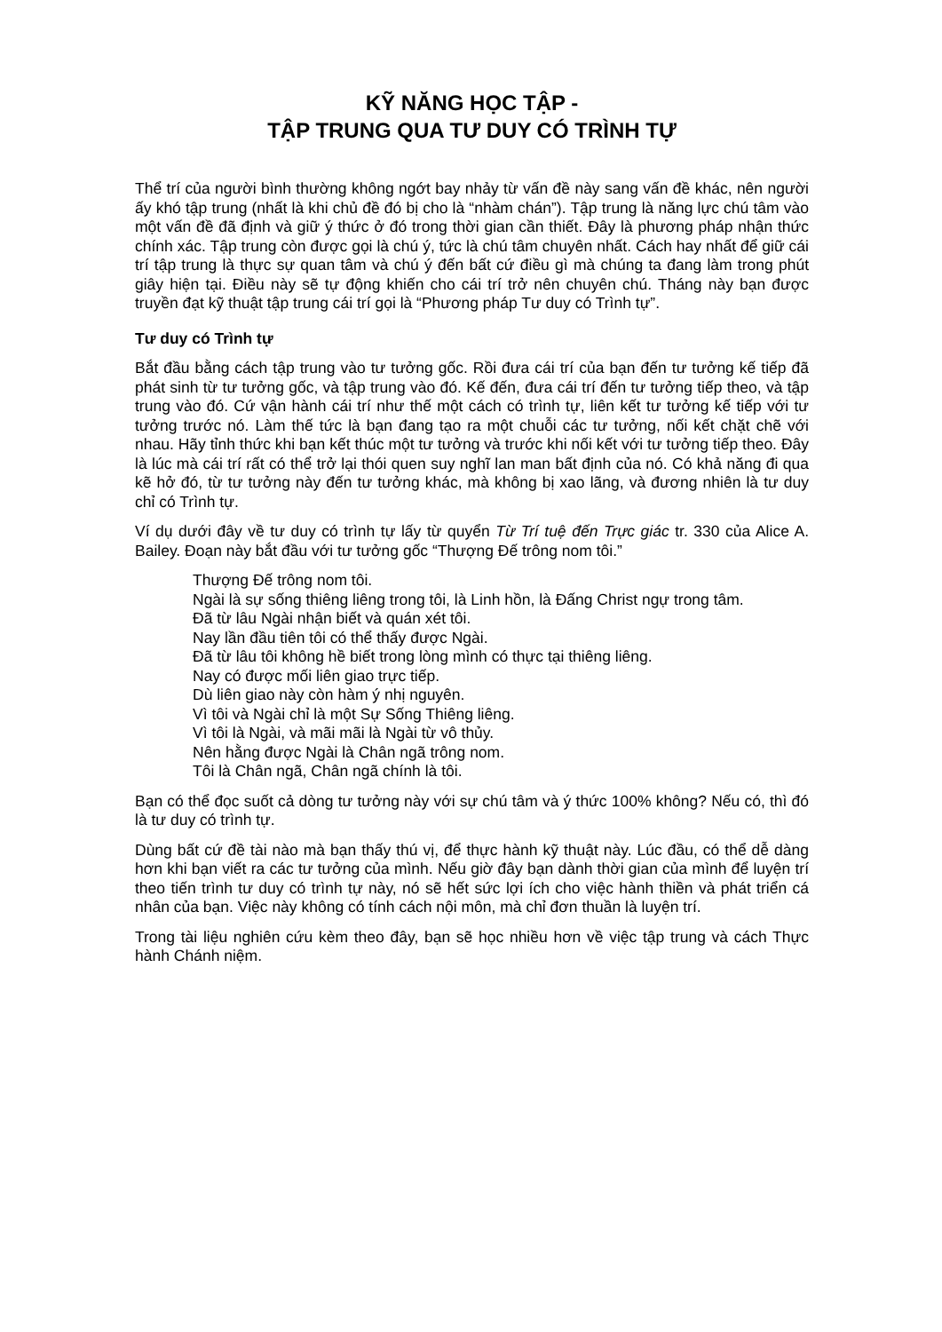KỸ NĂNG HỌC TẬP -
TẬP TRUNG QUA TƯ DUY CÓ TRÌNH TỰ
Thể trí của người bình thường không ngớt bay nhảy từ vấn đề này sang vấn đề khác, nên người ấy khó tập trung (nhất là khi chủ đề đó bị cho là “nhàm chán”). Tập trung là năng lực chú tâm vào một vấn đề đã định và giữ ý thức ở đó trong thời gian cần thiết. Đây là phương pháp nhận thức chính xác. Tập trung còn được gọi là chú ý, tức là chú tâm chuyên nhất. Cách hay nhất để giữ cái trí tập trung là thực sự quan tâm và chú ý đến bất cứ điều gì mà chúng ta đang làm trong phút giây hiện tại. Điều này sẽ tự động khiến cho cái trí trở nên chuyên chú. Tháng này bạn được truyền đạt kỹ thuật tập trung cái trí gọi là “Phương pháp Tư duy có Trình tự”.
Tư duy có Trình tự
Bắt đầu bằng cách tập trung vào tư tưởng gốc. Rồi đưa cái trí của bạn đến tư tưởng kế tiếp đã phát sinh từ tư tưởng gốc, và tập trung vào đó. Kế đến, đưa cái trí đến tư tưởng tiếp theo, và tập trung vào đó. Cứ vận hành cái trí như thế một cách có trình tự, liên kết tư tưởng kế tiếp với tư tưởng trước nó. Làm thế tức là bạn đang tạo ra một chuỗi các tư tưởng, nối kết chặt chẽ với nhau. Hãy tỉnh thức khi bạn kết thúc một tư tưởng và trước khi nối kết với tư tưởng tiếp theo. Đây là lúc mà cái trí rất có thể trở lại thói quen suy nghĩ lan man bất định của nó. Có khả năng đi qua kẽ hở đó, từ tư tưởng này đến tư tưởng khác, mà không bị xao lãng, và đương nhiên là tư duy chỉ có Trình tự.
Ví dụ dưới đây về tư duy có trình tự lấy từ quyển Từ Trí tuệ đến Trực giác tr. 330 của Alice A. Bailey. Đoạn này bắt đầu với tư tưởng gốc “Thượng Đế trông nom tôi.”
Thượng Đế trông nom tôi.
Ngài là sự sống thiêng liêng trong tôi, là Linh hồn, là Đấng Christ ngự trong tâm.
Đã từ lâu Ngài nhận biết và quán xét tôi.
Nay lần đầu tiên tôi có thể thấy được Ngài.
Đã từ lâu tôi không hề biết trong lòng mình có thực tại thiêng liêng.
Nay có được mối liên giao trực tiếp.
Dù liên giao này còn hàm ý nhị nguyên.
Vì tôi và Ngài chỉ là một Sự Sống Thiêng liêng.
Vì tôi là Ngài, và mãi mãi là Ngài từ vô thủy.
Nên hằng được Ngài là Chân ngã trông nom.
Tôi là Chân ngã, Chân ngã chính là tôi.
Bạn có thể đọc suốt cả dòng tư tưởng này với sự chú tâm và ý thức 100% không? Nếu có, thì đó là tư duy có trình tự.
Dùng bất cứ đề tài nào mà bạn thấy thú vị, để thực hành kỹ thuật này. Lúc đầu, có thể dễ dàng hơn khi bạn viết ra các tư tưởng của mình. Nếu giờ đây bạn dành thời gian của mình để luyện trí theo tiến trình tư duy có trình tự này, nó sẽ hết sức lợi ích cho việc hành thiền và phát triển cá nhân của bạn. Việc này không có tính cách nội môn, mà chỉ đơn thuần là luyện trí.
Trong tài liệu nghiên cứu kèm theo đây, bạn sẽ học nhiều hơn về việc tập trung và cách Thực hành Chánh niệm.